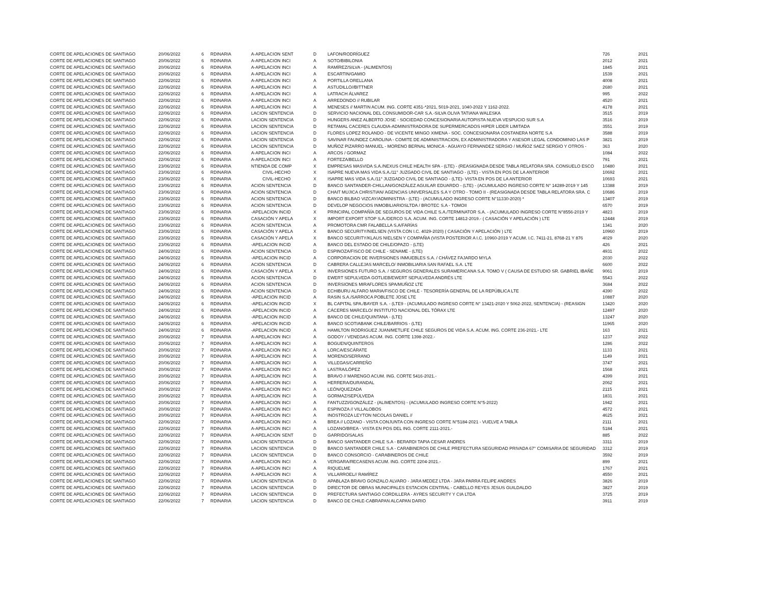| CORTE DE APELACIONES DE SANTIAGO | 20/06/2022 | 6 | RDINARIA | A-APELACION SENT | D | LAFON/RODRÍGUEZ | 726 | 2021 |
| CORTE DE APELACIONES DE SANTIAGO | 20/06/2022 | 6 | RDINARIA | A-APELACION INCI | A | SOTO/BIBILONIA | 2012 | 2021 |
| CORTE DE APELACIONES DE SANTIAGO | 20/06/2022 | 6 | RDINARIA | A-APELACION INCI | A | RAMÍREZ/SILVA - (ALIMENTOS) | 1845 | 2021 |
| CORTE DE APELACIONES DE SANTIAGO | 20/06/2022 | 6 | RDINARIA | A-APELACION INCI | A | ESCARTIN/GAMIO | 1539 | 2021 |
| CORTE DE APELACIONES DE SANTIAGO | 22/06/2022 | 6 | RDINARIA | A-APELACION INCI | A | PORTILLA ORELLANA | 4008 | 2021 |
| CORTE DE APELACIONES DE SANTIAGO | 22/06/2022 | 6 | RDINARIA | A-APELACION INCI | A | ASTUDILLO//BITTNER | 2680 | 2021 |
| CORTE DE APELACIONES DE SANTIAGO | 22/06/2022 | 6 | RDINARIA | A-APELACION INCI | A | LATRACH ÁLVAREZ | 995 | 2022 |
| CORTE DE APELACIONES DE SANTIAGO | 22/06/2022 | 6 | RDINARIA | A-APELACION INCI | A | ARREDONDO // RUBILAR | 4520 | 2021 |
| CORTE DE APELACIONES DE SANTIAGO | 22/06/2022 | 6 | RDINARIA | A-APELACION INCI | A | MENESES // MARTIN ACUM. ING. CORTE 4351-*2021, 5019-2021, 1040-2022 Y 1162-2022. | 4178 | 2021 |
| CORTE DE APELACIONES DE SANTIAGO | 22/06/2022 | 6 | RDINARIA | LACION SENTENCIA | D | SERVICIO NACIONAL DEL CONSUMIDOR-CAR S.A.-SILVA OLIVA TATIANA WALESKA | 3515 | 2019 |
| CORTE DE APELACIONES DE SANTIAGO | 22/06/2022 | 6 | RDINARIA | LACION SENTENCIA | D | HUNGERS ANEZ ALBERTO JOSE - SOCIEDAD CONCESIONARIA AUTOPISTA NUEVA VESPUCIO SUR S.A | 3516 | 2019 |
| CORTE DE APELACIONES DE SANTIAGO | 22/06/2022 | 6 | RDINARIA | LACION SENTENCIA | D | RETAMAL CACERES CLAUDIA-ADMINISTRADORA DE SUPERMERCADOS HIPER LIDER LIMITADA | 3551 | 2019 |
| CORTE DE APELACIONES DE SANTIAGO | 22/06/2022 | 6 | RDINARIA | LACION SENTENCIA | D | FLORES LOPEZ ROLANDO - DE VICENTE MINGO XIMENA - SOC. CONCESIONARIA COSTANERA NORTE S.A | 3588 | 2019 |
| CORTE DE APELACIONES DE SANTIAGO | 22/06/2022 | 6 | RDINARIA | LACION SENTENCIA | D | SAVINAR FAUNDEZ CAROLINA - COMITE DE ADMINISTRACION, EX ADMINISTRADORA Y ASESOR LEGAL CONDOMINIO LAS P | 3821 | 2019 |
| CORTE DE APELACIONES DE SANTIAGO | 22/06/2022 | 6 | RDINARIA | LACION SENTENCIA | D | MUÑOZ PIZARRO MANUEL - MORENO BERNAL MONICA - AGUAYO FERNANDEZ SERGIO / MUÑOZ SAEZ SERGIO Y OTROS - | 363 | 2020 |
| CORTE DE APELACIONES DE SANTIAGO | 22/06/2022 | 6 | RDINARIA | A-APELACION INCI | A | ARCOS / GORMAZ | 1084 | 2022 |
| CORTE DE APELACIONES DE SANTIAGO | 22/06/2022 | 6 | RDINARIA | A-APELACION INCI | A | FORTEZA/BELLO | 791 | 2021 |
| CORTE DE APELACIONES DE SANTIAGO | 23/06/2022 | 6 | RDINARIA | NTIENDA DE COMP | X | EMPRESAS MASVIDA S.A./NEXUS CHILE HEALTH SPA - (LTE) - (REASIGNADA DESDE TABLA RELATORA SRA. CONSUELO ESCO | 10480 | 2021 |
| CORTE DE APELACIONES DE SANTIAGO | 23/06/2022 | 6 | RDINARIA | CIVIL-HECHO | X | ISAPRE NUEVA MAS VIDA S.A./11° JUZGADO CIVIL DE SANTIAGO - (LTE) - VISTA EN POS DE LA ANTERIOR | 10692 | 2021 |
| CORTE DE APELACIONES DE SANTIAGO | 23/06/2022 | 6 | RDINARIA | CIVIL-HECHO | X | ISAPRE MAS VIDA S.A./11° JUZGADO CIVIL DE SANTIAGO - (LTE)- VISTA EN POS DE LA ANTERIOR | 10693 | 2021 |
| CORTE DE APELACIONES DE SANTIAGO | 23/06/2022 | 6 | RDINARIA | ACION SENTENCIA | D | BANCO SANTANDER-CHILLAN/GONZÁLEZ AGUILAR EDUARDO - (LTE) - (ACUMULADO INGRESO CORTE N° 14289-2019 Y 145 | 13388 | 2019 |
| CORTE DE APELACIONES DE SANTIAGO | 23/06/2022 | 6 | RDINARIA | ACION SENTENCIA | D | CHAIT MUJICA CHRISTIAN/ AGENCIAS UNIVERSALES S.A Y OTRO - TOMO II - (REASIGNADA DESDE TABLA RELATORA SRA. C | 10686 | 2019 |
| CORTE DE APELACIONES DE SANTIAGO | 23/06/2022 | 6 | RDINARIA | ACION SENTENCIA | D | BANCO BILBAO VIZCAY/ADMINISTRA - (LTE) - (ACUMULADO INGRESO CORTE N°11330-2020) * | 13407 | 2019 |
| CORTE DE APELACIONES DE SANTIAGO | 23/06/2022 | 6 | RDINARIA | ACION SENTENCIA | D | DEVELOP NEGOCIOS INMOBILIARIOSLTDA / BROTEC S.A - TOMOII | 6570 | 2019 |
| CORTE DE APELACIONES DE SANTIAGO | 23/06/2022 | 6 | RDINARIA | -APELACION INCID | X | PRINCIPAL COMPAÑÍA DE SEGUROS DE VIDA CHILE S.A./TERMINATOR S.A. - (ACUMULADO INGRESO CORTE N°8556-2019 Y | 4823 | 2019 |
| CORTE DE APELACIONES DE SANTIAGO | 23/06/2022 | 6 | RDINARIA | CASACIÓN Y APELA | X | IMPORT EXPORT STOP S.A./DERCO S.A. ACUM. ING. CORTE 14812-2019.- ( CASACIÓN Y APELACIÓN ) LTE | 12448 | 2019 |
| CORTE DE APELACIONES DE SANTIAGO | 23/06/2022 | 6 | RDINARIA | ACION SENTENCIA | A | PROMOTORA CMR FALABELLA S.A/FARÍAS | 1341 | 2020 |
| CORTE DE APELACIONES DE SANTIAGO | 23/06/2022 | 6 | RDINARIA | CASACIÓN Y APELA | X | BANCO SECURITY/NIELSEN (VISTA CON I.C. 4029-2020) ( CASACIÓN Y APELACIÓN ) LTE | 10960 | 2019 |
| CORTE DE APELACIONES DE SANTIAGO | 23/06/2022 | 6 | RDINARIA | CASACIÓN Y APELA | X | BANCO SECURITY/KLAUS NIELSEN Y COMPAÑIA (VISTA POSTERIOR A I.C. 10960-2019 Y ACUM. I.C. 7411-21, 8768-21 Y 876 | 4029 | 2020 |
| CORTE DE APELACIONES DE SANTIAGO | 23/06/2022 | 6 | RDINARIA | -APELACION INCID | A | BANCO DEL ESTADO DE CHILE/OPAZO - (LTE) | 426 | 2021 |
| CORTE DE APELACIONES DE SANTIAGO | 24/06/2022 | 6 | RDINARIA | ACION SENTENCIA | D | ESPINOZA/FISCO DE CHILE - SENAME - (LTE) | 4931 | 2022 |
| CORTE DE APELACIONES DE SANTIAGO | 24/06/2022 | 6 | RDINARIA | -APELACION INCID | A | CORPORACION DE INVERSIONES INMUEBLES S.A. / CHÁVEZ FAJARDO MYLA | 2030 | 2022 |
| CORTE DE APELACIONES DE SANTIAGO | 24/06/2022 | 6 | RDINARIA | ACION SENTENCIA | D | CABRERA CALLEJAS MARCELO/ INMOBILIARIA SAN RAFAEL S.A. LTE | 6600 | 2022 |
| CORTE DE APELACIONES DE SANTIAGO | 24/06/2022 | 6 | RDINARIA | CASACIÓN Y APELA | X | INVERSIONES FUTURO S.A. / SEGUROS GENERALES SURAMERICANA S.A. TOMO V ( CAUSA DE ESTUDIO SR. GABRIEL IBAÑE | 9061 | 2019 |
| CORTE DE APELACIONES DE SANTIAGO | 24/06/2022 | 6 | RDINARIA | ACION SENTENCIA | D | EWERT SEPULVEDA GOTLIEB/EWERT SEPULVEDA ANDRÉS LTE | 5543 | 2022 |
| CORTE DE APELACIONES DE SANTIAGO | 24/06/2022 | 6 | RDINARIA | ACION SENTENCIA | D | INVERSIONES MIRAFLORES SPA/MUÑOZ LTE | 3684 | 2022 |
| CORTE DE APELACIONES DE SANTIAGO | 24/06/2022 | 6 | RDINARIA | ACION SENTENCIA | D | ECHIBURU ALFARO MARIA/FISCO DE CHILE - TESORERÍA GENERAL DE LA REPÚBLICA LTE | 4390 | 2022 |
| CORTE DE APELACIONES DE SANTIAGO | 24/06/2022 | 6 | RDINARIA | -APELACION INCID | A | RASIN S.A./SARROCA POBLETE JOSE LTE | 10887 | 2020 |
| CORTE DE APELACIONES DE SANTIAGO | 24/06/2022 | 6 | RDINARIA | -APELACION INCID | X | BL CAPITAL SPA./BAYER S.A. - (LTE9 - (ACUMULADO INGRESO CORTE N° 13421-2020 Y 5062-2022, SENTENCIA) - (REASIGN | 13420 | 2020 |
| CORTE DE APELACIONES DE SANTIAGO | 24/06/2022 | 6 | RDINARIA | -APELACION INCID | A | CÁCERES MARCELO/ INSTITUTO NACIONAL DEL TÓRAX LTE | 12497 | 2020 |
| CORTE DE APELACIONES DE SANTIAGO | 24/06/2022 | 6 | RDINARIA | -APELACION INCID | A | BANCO DE CHILE/QUINTANA - (LTE) | 13247 | 2020 |
| CORTE DE APELACIONES DE SANTIAGO | 24/06/2022 | 6 | RDINARIA | -APELACION INCID | A | BANCO SCOTIABANK CHILE/BARRIOS - (LTE) | 11965 | 2020 |
| CORTE DE APELACIONES DE SANTIAGO | 24/06/2022 | 6 | RDINARIA | -APELACION INCID | A | HAMILTON RODRIGUEZ JUAN/METLIFE CHILE SEGUROS DE VIDA S.A. ACUM. ING. CORTE 236-2021.- LTE | 163 | 2021 |
| CORTE DE APELACIONES DE SANTIAGO | 20/06/2022 | 7 | RDINARIA | A-APELACION INCI | A | GODOY / VENEGAS ACUM. ING. CORTE 1398-2022.- | 1237 | 2022 |
| CORTE DE APELACIONES DE SANTIAGO | 20/06/2022 | 7 | RDINARIA | A-APELACION INCI | A | BOGUEN/QUINTEROS | 1286 | 2022 |
| CORTE DE APELACIONES DE SANTIAGO | 20/06/2022 | 7 | RDINARIA | A-APELACION INCI | A | LORCA/ESCÁRATE | 1133 | 2021 |
| CORTE DE APELACIONES DE SANTIAGO | 20/06/2022 | 7 | RDINARIA | A-APELACION INCI | A | MORENO/SERRANO | 1149 | 2021 |
| CORTE DE APELACIONES DE SANTIAGO | 20/06/2022 | 7 | RDINARIA | A-APELACION INCI | A | VILLEGAS/CARREÑO | 3747 | 2021 |
| CORTE DE APELACIONES DE SANTIAGO | 20/06/2022 | 7 | RDINARIA | A-APELACION INCI | A | LASTRA/LÓPEZ | 1568 | 2021 |
| CORTE DE APELACIONES DE SANTIAGO | 20/06/2022 | 7 | RDINARIA | A-APELACION INCI | A | BRAVO // MARENGO ACUM. ING. CORTE 5416-2021.- | 4399 | 2021 |
| CORTE DE APELACIONES DE SANTIAGO | 20/06/2022 | 7 | RDINARIA | A-APELACION INCI | A | HERRERA/DURANDAL | 2062 | 2021 |
| CORTE DE APELACIONES DE SANTIAGO | 20/06/2022 | 7 | RDINARIA | A-APELACION INCI | A | LEÓN/QUEZADA | 2115 | 2021 |
| CORTE DE APELACIONES DE SANTIAGO | 20/06/2022 | 7 | RDINARIA | A-APELACION INCI | A | GORMAZ/SEPÚLVEDA | 1831 | 2021 |
| CORTE DE APELACIONES DE SANTIAGO | 20/06/2022 | 7 | RDINARIA | A-APELACION INCI | A | FANTUZZI/GONZÁLEZ - (ALIMENTOS) - (ACUMULADO INGRESO CORTE N°5-2022) | 1942 | 2021 |
| CORTE DE APELACIONES DE SANTIAGO | 20/06/2022 | 7 | RDINARIA | A-APELACION INCI | A | ESPINOZA // VILLALOBOS | 4572 | 2021 |
| CORTE DE APELACIONES DE SANTIAGO | 20/06/2022 | 7 | RDINARIA | A-APELACION INCI | A | INOSTROZA LEYTON NICOLAS DANIEL // | 4625 | 2021 |
| CORTE DE APELACIONES DE SANTIAGO | 22/06/2022 | 7 | RDINARIA | A-APELACION INCI | A | BREA // LOZANO - VISTA CONJUNTA CON INGRESO CORTE N°5184-2021 - VUELVE A TABLA | 2111 | 2021 |
| CORTE DE APELACIONES DE SANTIAGO | 22/06/2022 | 7 | RDINARIA | A-APELACION INCI | A | LOZANO/BREA - VISTA EN POS DEL ING. CORTE 2111-2021.- | 5184 | 2021 |
| CORTE DE APELACIONES DE SANTIAGO | 22/06/2022 | 7 | RDINARIA | A-APELACION SENT | D | GARRIDO/SALAS | 885 | 2022 |
| CORTE DE APELACIONES DE SANTIAGO | 22/06/2022 | 7 | RDINARIA | LACION SENTENCIA | D | BANCO SANTANDER CHILE S.A - BERARDI TAPIA CESAR ANDRES | 3311 | 2019 |
| CORTE DE APELACIONES DE SANTIAGO | 22/06/2022 | 7 | RDINARIA | LACION SENTENCIA | D | BANCO SANTANDER CHILE S.A - CARABINEROS DE CHILE PREFECTURA SEGURIDAD PRIVADA 67° COMISARIA DE SEGURIDAD | 3312 | 2019 |
| CORTE DE APELACIONES DE SANTIAGO | 22/06/2022 | 7 | RDINARIA | LACION SENTENCIA | D | BANCO CONSORCIO - CARABINEROS DE CHILE | 3592 | 2019 |
| CORTE DE APELACIONES DE SANTIAGO | 22/06/2022 | 7 | RDINARIA | A-APELACION INCI | A | VERGARA/RECASENS ACUM. ING. CORTE 2204-2021.- | 899 | 2021 |
| CORTE DE APELACIONES DE SANTIAGO | 22/06/2022 | 7 | RDINARIA | A-APELACION INCI | A | RIQUELME | 1767 | 2021 |
| CORTE DE APELACIONES DE SANTIAGO | 22/06/2022 | 7 | RDINARIA | A-APELACION INCI | A | VILLARROEL// RAMÍREZ | 4550 | 2021 |
| CORTE DE APELACIONES DE SANTIAGO | 22/06/2022 | 7 | RDINARIA | LACION SENTENCIA | D | APABLAZA BRAVO GONZALO ALVARO - JARA MEDEZ LTDA - JARA PARRA FELIPE ANDRES | 3826 | 2019 |
| CORTE DE APELACIONES DE SANTIAGO | 22/06/2022 | 7 | RDINARIA | LACION SENTENCIA | D | DIRECTOR DE OBRAS MUNICIPALES ESTACION CENTRAL - CABELLO REYES JESUS GUILDALDO | 3827 | 2019 |
| CORTE DE APELACIONES DE SANTIAGO | 22/06/2022 | 7 | RDINARIA | LACION SENTENCIA | D | PREFECTURA SANTIAGO CORDILLERA - AYRES SECURITY Y CIA LTDA | 3725 | 2019 |
| CORTE DE APELACIONES DE SANTIAGO | 22/06/2022 | 7 | RDINARIA | LACION SENTENCIA | D | BANCO DE CHILE-CABRAPAN ALCAPAN DARIO | 3911 | 2019 |